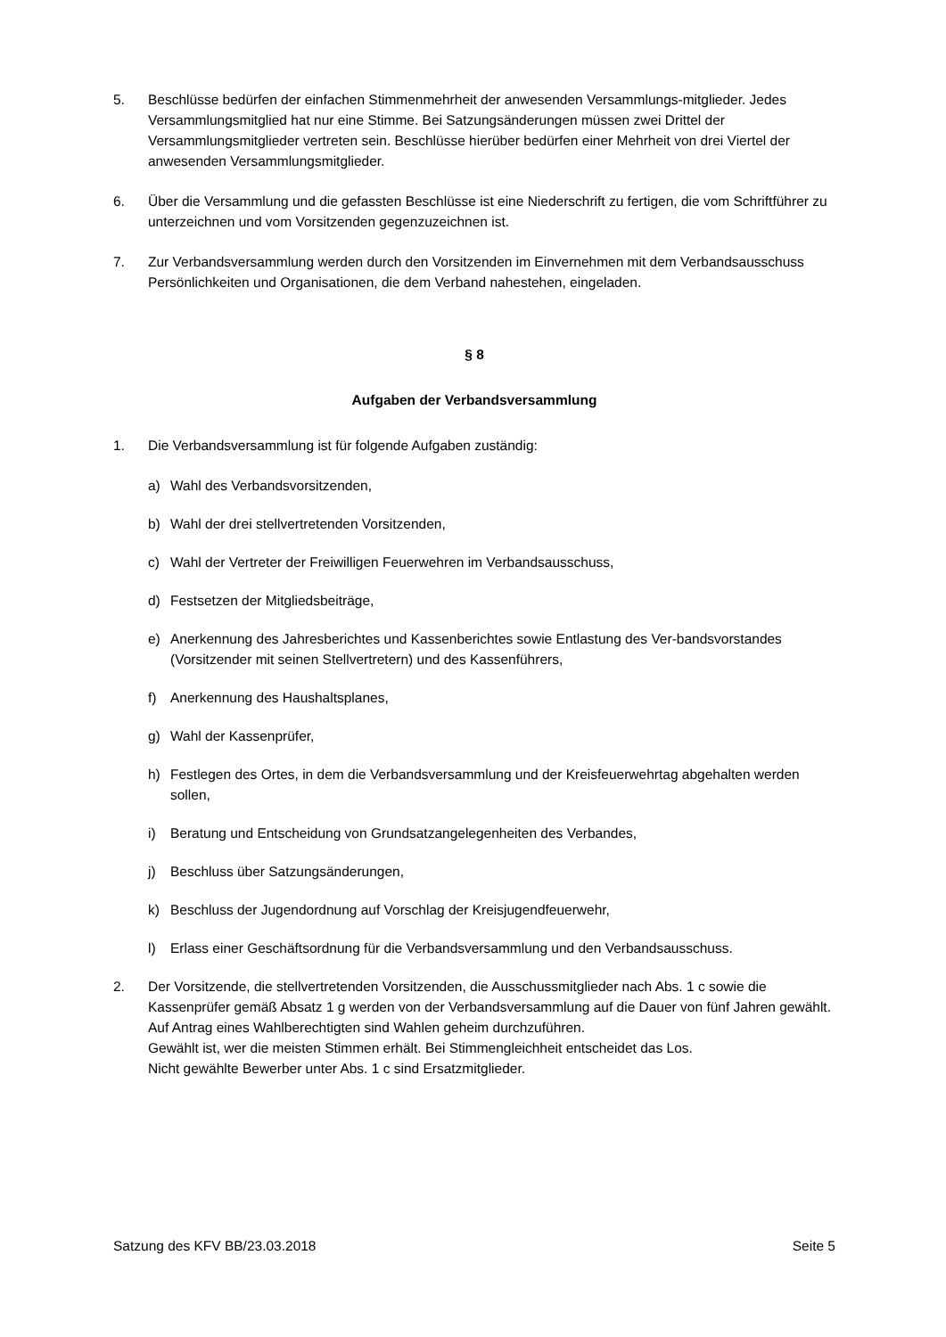5. Beschlüsse bedürfen der einfachen Stimmenmehrheit der anwesenden Versammlungs-mitglieder. Jedes Versammlungsmitglied hat nur eine Stimme. Bei Satzungsänderungen müssen zwei Drittel der Versammlungsmitglieder vertreten sein. Beschlüsse hierüber bedürfen einer Mehrheit von drei Viertel der anwesenden Versammlungsmitglieder.
6. Über die Versammlung und die gefassten Beschlüsse ist eine Niederschrift zu fertigen, die vom Schriftführer zu unterzeichnen und vom Vorsitzenden gegenzuzeichnen ist.
7. Zur Verbandsversammlung werden durch den Vorsitzenden im Einvernehmen mit dem Verbandsausschuss Persönlichkeiten und Organisationen, die dem Verband nahestehen, eingeladen.
§ 8
Aufgaben der Verbandsversammlung
1. Die Verbandsversammlung ist für folgende Aufgaben zuständig:
a) Wahl des Verbandsvorsitzenden,
b) Wahl der drei stellvertretenden Vorsitzenden,
c) Wahl der Vertreter der Freiwilligen Feuerwehren im Verbandsausschuss,
d) Festsetzen der Mitgliedsbeiträge,
e) Anerkennung des Jahresberichtes und Kassenberichtes sowie Entlastung des Ver-bandsvorstandes (Vorsitzender mit seinen Stellvertretern) und des Kassenführers,
f) Anerkennung des Haushaltsplanes,
g) Wahl der Kassenprüfer,
h) Festlegen des Ortes, in dem die Verbandsversammlung und der Kreisfeuerwehrtag abgehalten werden sollen,
i) Beratung und Entscheidung von Grundsatzangelegenheiten des Verbandes,
j) Beschluss über Satzungsänderungen,
k) Beschluss der Jugendordnung auf Vorschlag der Kreisjugendfeuerwehr,
l) Erlass einer Geschäftsordnung für die Verbandsversammlung und den Verbandsausschuss.
2. Der Vorsitzende, die stellvertretenden Vorsitzenden, die Ausschussmitglieder nach Abs. 1 c sowie die Kassenprüfer gemäß Absatz 1 g werden von der Verbandsversammlung auf die Dauer von fünf Jahren gewählt.
Auf Antrag eines Wahlberechtigten sind Wahlen geheim durchzuführen.
Gewählt ist, wer die meisten Stimmen erhält. Bei Stimmengleichheit entscheidet das Los.
Nicht gewählte Bewerber unter Abs. 1 c sind Ersatzmitglieder.
Satzung des KFV BB/23.03.2018 Seite 5